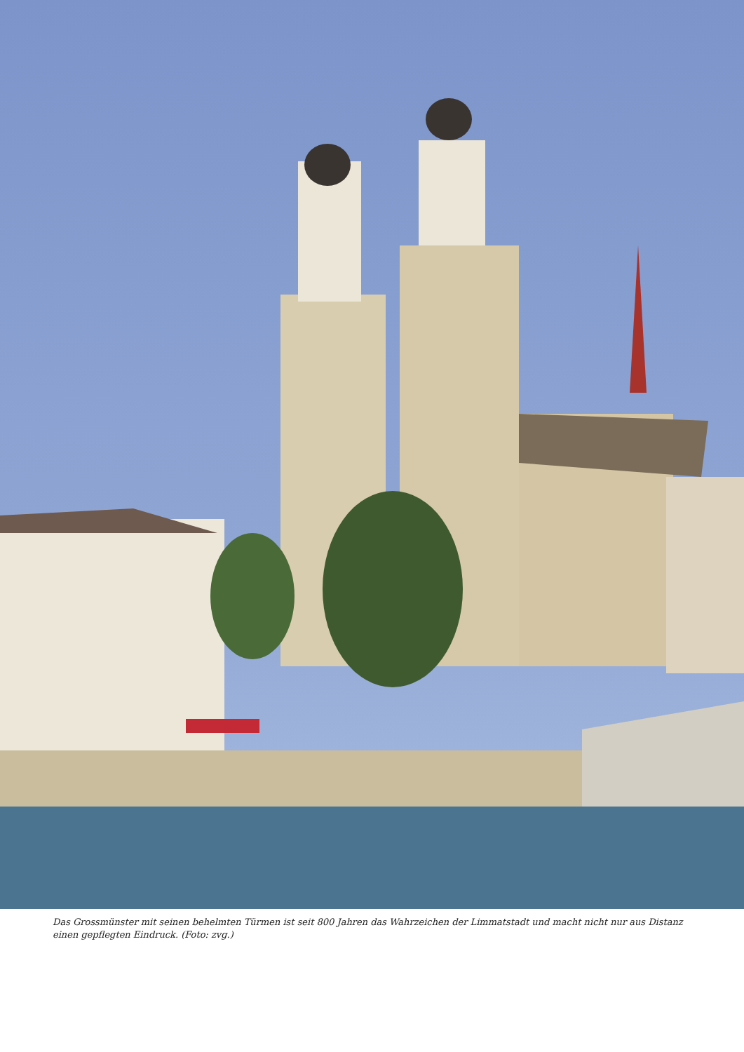Das Grossmünster mit seinen behelmten Türmen ist seit 800 Jahren das Wahrzeichen der Limmatstadt und macht nicht nur aus Distanz einen gepflegten Eindruck. (Foto: zvg.)